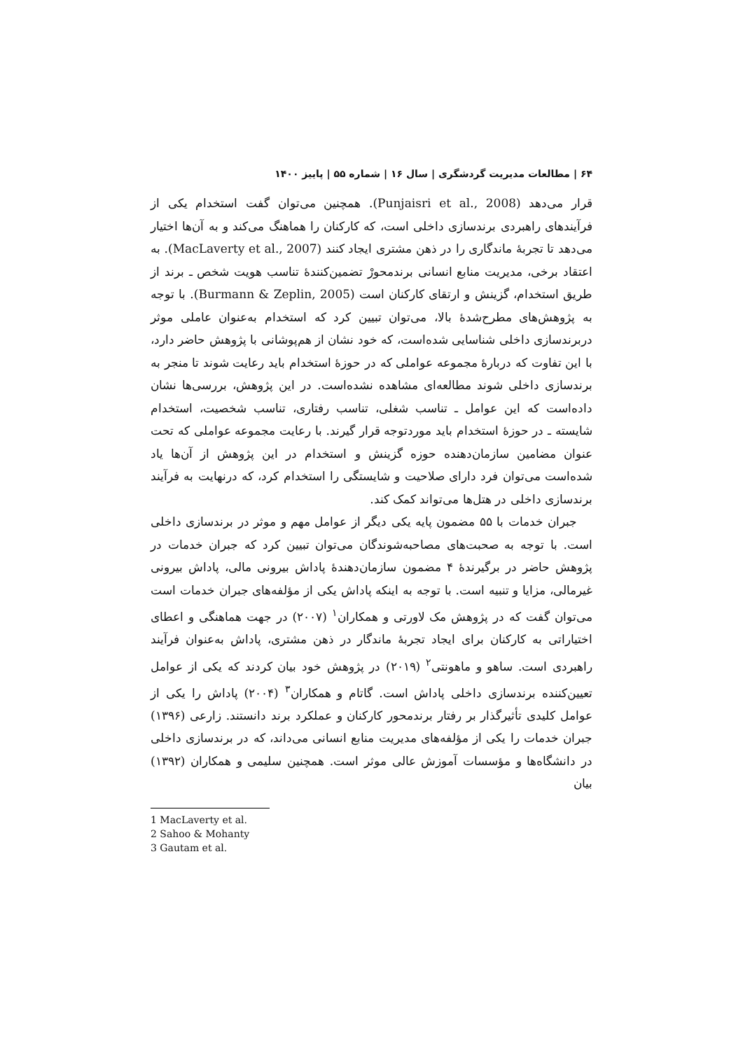۶۴ | مطالعات مدیریت گردشگری | سال ۱۶ | شماره ۵۵ | پاییز ۱۴۰۰
قرار می‌دهد (Punjaisri et al., 2008). همچنین می‌توان گفت استخدام یکی از فرآیندهای راهبردی برندسازی داخلی است، که کارکنان را هماهنگ می‌کند و به آن‌ها اختیار می‌دهد تا تجربهٔ ماندگاری را در ذهن مشتری ایجاد کنند (MacLaverty et al., 2007). به اعتقاد برخی، مدیریت منابع انسانی برندمحورْ تضمین‌کنندهٔ تناسب هویت شخص ـ برند از طریق استخدام، گزینش و ارتقای کارکنان است (Burmann & Zeplin, 2005). با توجه به پژوهش‌های مطرح‌شدهٔ بالا، می‌توان تبیین کرد که استخدام به‌عنوان عاملی موثر دربرندسازی داخلی شناسایی شده‌است، که خود نشان از هم‌پوشانی با پژوهش حاضر دارد، با این تفاوت که دربارهٔ مجموعه عواملی که در حوزهٔ استخدام باید رعایت شوند تا منجر به برندسازی داخلی شوند مطالعه‌ای مشاهده نشده‌است. در این پژوهش، بررسی‌ها نشان داده‌است که این عوامل ـ تناسب شغلی، تناسب رفتاری، تناسب شخصیت، استخدام شایسته ـ در حوزهٔ استخدام باید موردتوجه قرار گیرند. با رعایت مجموعه عواملی که تحت عنوان مضامین سازمان‌دهنده حوزه گزینش و استخدام در این پژوهش از آن‌ها یاد شده‌است می‌توان فرد دارای صلاحیت و شایستگی را استخدام کرد، که درنهایت به فرآیند برندسازی داخلی در هتل‌ها می‌تواند کمک کند.
جبران خدمات با ۵۵ مضمون پایه یکی دیگر از عوامل مهم و موثر در برندسازی داخلی است. با توجه به صحبت‌های مصاحبه‌شوندگان می‌توان تبیین کرد که جبران خدمات در پژوهش حاضر در برگیرندهٔ ۴ مضمون سازمان‌دهندهٔ پاداش بیرونی مالی، پاداش بیرونی غیرمالی، مزایا و تنبیه است. با توجه به اینکه پاداش یکی از مؤلفه‌های جبران خدمات است می‌توان گفت که در پژوهش مک لاورتی و همکاران<sup>۱</sup> (۲۰۰۷) در جهت هماهنگی و اعطای اختیاراتی به کارکنان برای ایجاد تجربهٔ ماندگار در ذهن مشتری، پاداش به‌عنوان فرآیند راهبردی است. ساهو و ماهونتی<sup>۲</sup> (۲۰۱۹) در پژوهش خود بیان کردند که یکی از عوامل تعیین‌کننده برندسازی داخلی پاداش است. گاتام و همکاران<sup>۳</sup> (۲۰۰۴) پاداش را یکی از عوامل کلیدی تأثیرگذار بر رفتار برندمحور کارکنان و عملکرد برند دانستند. زارعی (۱۳۹۶) جبران خدمات را یکی از مؤلفه‌های مدیریت منابع انسانی می‌داند، که در برندسازی داخلی در دانشگاه‌ها و مؤسسات آموزش عالی موثر است. همچنین سلیمی و همکاران (۱۳۹۲) بیان
1 MacLaverty et al.
2 Sahoo & Mohanty
3 Gautam et al.